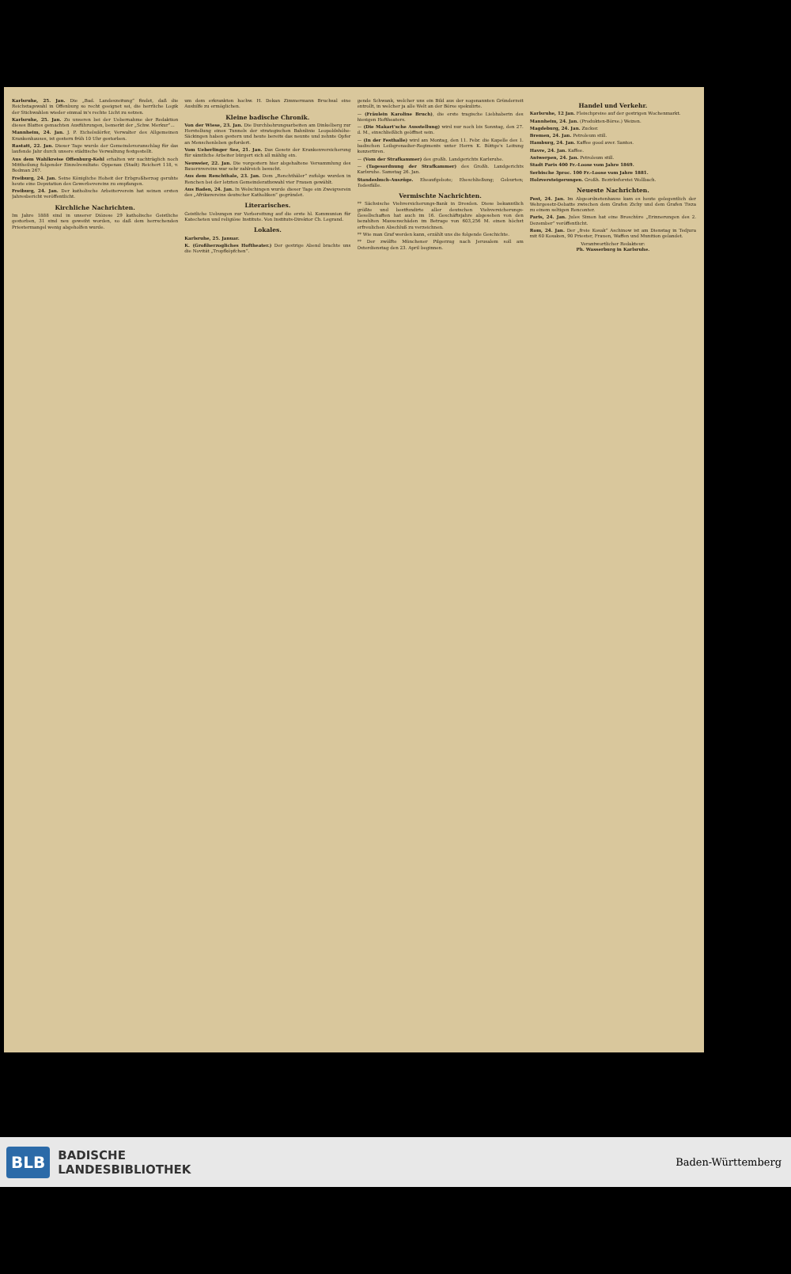Karlsruhe, 25. Jan. Die „Bad. Landeszeitung“ findet, daß die Reichstagswahl in Offenburg so recht geeignet sei, die herrliche Logik der Stichwahlen wieder einmal in's rechte Licht zu setzen.
Karlsruhe, 25. Jan. Zu unseren bei der Uebernahme der Redaktion dieses Blattes gemachten Ausführungen, bemerkt der „Schw. Merkur“...
Mannheim, 24. Jan. J. P. Eichelsdörfer, Verwalter des Allgemeinen Krankenhauses, ist gestern früh 10 Uhr gestorben.
Rastatt, 22. Jan. Dieser Tage wurde der Gemeindevoranschlag für das laufende Jahr durch unsere städtische Verwaltung festgestellt.
Aus dem Wahlkreise Offenburg-Kehl erhalten wir nachträglich noch Mittheilung folgender Einzelresultate: Oppenau (Stadt) Reichert 118, v. Bodman 267.
Freiburg, 24. Jan. Seine Königliche Hoheit der Erbgroßherzog geruhte heute eine Deputation des Gewerbevereins zu empfangen.
Freiburg, 24. Jan. Der katholische Arbeiterverein hat seinen ersten Jahresbericht veröffentlicht.
Kirchliche Nachrichten.
Im Jahre 1888 sind in unserer Diözese 29 katholische Geistliche gestorben, 31 sind neu geweiht worden, so daß dem herrschenden Priestermangel wenig abgeholfen wurde.
um dem erkrankten hochw. H. Dekan Zimmermann Bruchsal eine Aushilfe zu ermöglichen.
Kleine badische Chronik.
Von der Wiese, 23. Jan. Die Durchbohrungsarbeiten am Dinkelberg zur Herstellung eines Tunnels der strategischen Bahnlinie Leopoldshöhe-Säckingen haben gestern und heute bereits das neunte und zehnte Opfer an Menschenleben gefordert.
Vom Ueberlinger See, 21. Jan. Das Gesetz der Krankenversicherung für sämtliche Arbeiter bürgert sich all mählig ein.
Neuweier, 22. Jan. Die vorgestern hier abgehaltene Versammlung des Bauernvereins war sehr zahlreich besucht.
Aus dem Renchthale, 23. Jan. Dem „Renchthäler“ zufolge wurden in Renchen bei der letzten Gemeinderathswahl vier Frauen gewählt.
Aus Baden, 24. Jan. In Welschingen wurde dieser Tage ein Zweigverein des „Afrikavereins deutscher Katholiken“ gegründet.
Literarisches.
Geistliche Uebungen zur Vorbereitung auf die erste hl. Kommunion für Katecheten und religiöse Institute. Von Instituts-Direktor Ch. Legrand.
Lokales.
Karlsruhe, 25. Januar.
K. (Großherzogliches Hoftheater.) Der gestrige Abend brachte uns die Novität „Tropfköpfchen“.
gende Schwank, welcher uns ein Bild aus der sogenannten Gründerzeit entrollt, in welcher ja alle Welt an der Börse spekulirte.
— (Fräulein Karoline Bruch), die erste tragische Liebhaberin des hiesigen Hoftheaters.
— (Die Makart'sche Ausstellung) wird nur noch bis Sonntag, den 27. d. M., einschließlich geöffnet sein.
— (In der Festhalle) wird am Montag, den 11. Febr. die Kapelle des 1. badischen Leibgrenadier-Regiments unter Herrn K. Böttge's Leitung konzertiren.
— (Vom der Strafkammer) des großh. Landgerichts Karlsruhe.
— (Tagesordnung der Strafkammer) des Großh. Landgerichts Karlsruhe. Samstag 26. Jan.
Standesbuch-Auszüge. Eheaufgebote; Eheschließung; Geburten; Todesfälle.
Vermischte Nachrichten.
** Sächsische Viehversicherungs-Bank in Dresden. Diese bekanntlich größte und bestfundirte aller deutschen Viehversicherungs-Gesellschaften hat auch im 16. Geschäftsjahre abgesehen von den bezahlten Massenschäden im Betrage von 603,256 M. einen höchst erfreulichen Abschluß zu verzeichnen.
** Wie man Graf werden kann, erzählt uns die folgende Geschichte.
** Der zwölfte Münchener Pilgerzug nach Jerusalem soll am Osterdienstag den 23. April beginnen.
Handel und Verkehr.
Karlsruhe, 12 Jan. Fleischpreise auf der gestrigen Wochenmarkt.
Mannheim, 24. Jan. (Produkten-Börse.) Weizen.
Magdeburg, 24. Jan. Zucker.
Bremen, 24. Jan. Petroleum still.
Hamburg, 24. Jan. Kaffee good aver. Santos.
Havre, 24. Jan. Kaffee.
Antwerpen, 24. Jan. Petroleum still.
Stadt Paris 400 Fr.-Loose vom Jahre 1869.
Serbische 3proc. 100 Fr.-Loose vom Jahre 1881.
Holzversteigerungen. Großh. Bezirksforstei Wollbach.
Neueste Nachrichten.
Pest, 24. Jan. Im Abgeordnetenhause kam es heute gelegentlich der Wehrgesetz-Debatte zwischen dem Grafen Zichy und dem Grafen Tisza zu einem seltigen Renconter.
Paris, 24. Jan. Jules Simon hat eine Broschüre „Erinnerungen des 2. Dezember“ veröffentlicht.
Rom, 24. Jan. Der „freie Kosak“ Aschinow ist am Dienstag in Tedjura mit 60 Kosaken, 90 Priester, Frauen, Waffen und Munition gelandet.
Verantwortlicher Redakteur:
Ph. Wasserburg in Karlsruhe.
BLB
BADISCHE
LANDESBIBLIOTHEK
Baden-Württemberg